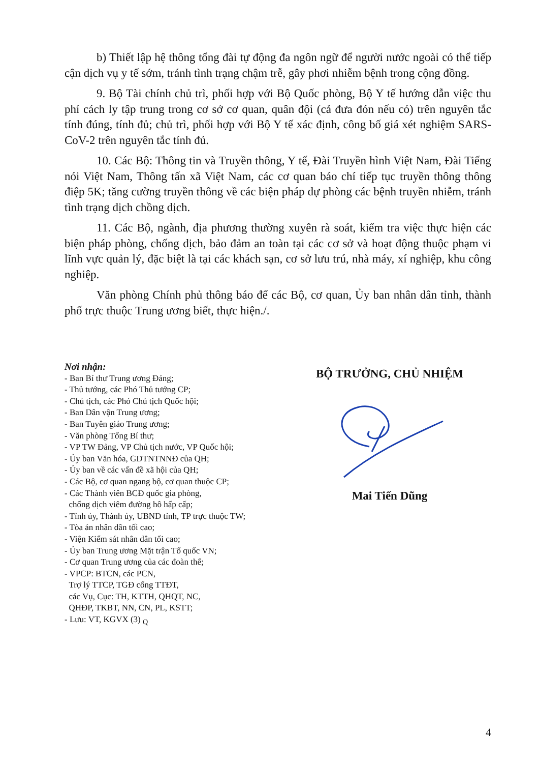b) Thiết lập hệ thông tổng đài tự động đa ngôn ngữ để người nước ngoài có thể tiếp cận dịch vụ y tế sớm, tránh tình trạng chậm trễ, gây phơi nhiễm bệnh trong cộng đồng.
9. Bộ Tài chính chủ trì, phối hợp với Bộ Quốc phòng, Bộ Y tế hướng dẫn việc thu phí cách ly tập trung trong cơ sở cơ quan, quân đội (cả đưa đón nếu có) trên nguyên tắc tính đúng, tính đủ; chủ trì, phối hợp với Bộ Y tế xác định, công bố giá xét nghiệm SARS-CoV-2 trên nguyên tắc tính đủ.
10. Các Bộ: Thông tin và Truyền thông, Y tế, Đài Truyền hình Việt Nam, Đài Tiếng nói Việt Nam, Thông tấn xã Việt Nam, các cơ quan báo chí tiếp tục truyền thông thông điệp 5K; tăng cường truyền thông về các biện pháp dự phòng các bệnh truyền nhiễm, tránh tình trạng dịch chồng dịch.
11. Các Bộ, ngành, địa phương thường xuyên rà soát, kiểm tra việc thực hiện các biện pháp phòng, chống dịch, bảo đảm an toàn tại các cơ sở và hoạt động thuộc phạm vi lĩnh vực quản lý, đặc biệt là tại các khách sạn, cơ sở lưu trú, nhà máy, xí nghiệp, khu công nghiệp.
Văn phòng Chính phủ thông báo để các Bộ, cơ quan, Ủy ban nhân dân tỉnh, thành phố trực thuộc Trung ương biết, thực hiện./.
Nơi nhận:
- Ban Bí thư Trung ương Đảng;
- Thủ tướng, các Phó Thủ tướng CP;
- Chủ tịch, các Phó Chủ tịch Quốc hội;
- Ban Dân vận Trung ương;
- Ban Tuyên giáo Trung ương;
- Văn phòng Tổng Bí thư;
- VP TW Đảng, VP Chủ tịch nước, VP Quốc hội;
- Ủy ban Văn hóa, GDTNTNNĐ của QH;
- Ủy ban về các vấn đề xã hội của QH;
- Các Bộ, cơ quan ngang bộ, cơ quan thuộc CP;
- Các Thành viên BCĐ quốc gia phòng,
chống dịch viêm đường hô hấp cấp;
- Tỉnh ủy, Thành ủy, UBND tỉnh, TP trực thuộc TW;
- Tòa án nhân dân tối cao;
- Viện Kiểm sát nhân dân tối cao;
- Ủy ban Trung ương Mặt trận Tổ quốc VN;
- Cơ quan Trung ương của các đoàn thể;
- VPCP: BTCN, các PCN,
Trợ lý TTCP, TGĐ cổng TTĐT,
các Vụ, Cục: TH, KTTH, QHQT, NC,
QHĐP, TKBT, NN, CN, PL, KSTT;
- Lưu: VT, KGVX (3) <sub>Q</sub>
BỘ TRƯỞNG, CHỦ NHIỆM
Mai Tiến Dũng
4